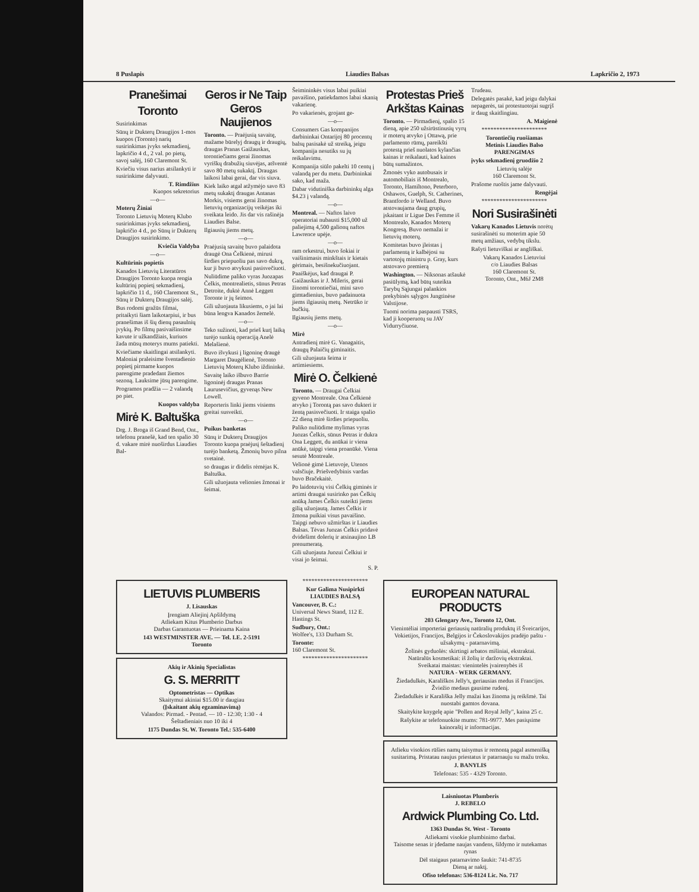8 Puslapis Liaudies Balsas Lapkričio 2, 1973
Pranešimai
Toronto
Susirinkimas
Sūnų ir Dukterų Draugijos 1-mos kuopos (Toronto) narių susirinkimas įvyks sekmadienį, lapkričio 4 d., 2 val. po pietų, savoj salėj, 160 Claremont St.
Kviečiu visus narius atsilankyti ir susirinkime dalyvauti.
T. Rimdžius
Kuopos sekretorius
—o—
Moterų Žiniai
Toronto Lietuvių Moterų Klubo susirinkimas įvyks sekmadienį, lapkričio 4 d., po Sūnų ir Dukterų Draugijos susirinkimo.
Kviečia Valdyba
—o—
Kultūrinis popietis
Kanados Lietuvių Literatūros Draugijos Toronto kuopa rengia kultūrinį popietį sekmadienį, lapkričio 11 d., 160 Claremont St., Sūnų ir Dukterų Draugijos salėj.
Bus rodomi gražūs filmai, pritaikyti šiam laikotarpiui, ir bus pranešimas iš šių dienų pasaulnių įvykių. Po filmų pasivaišinsime kavute ir užkandžiais, kuriuos žada mūsų moterys mums patiekti.
Kviečiame skaitlingai atsilankyti. Maloniai praleisime šventadienio popietį pirmame kuopos parengime pradedant žiemos sezoną. Lauksime jūsų parengime.
Programos pradžia — 2 valandą po piet.
Kuopos valdyba
Mirė K. Baltuška
Drg. J. Broga iš Grand Bend, Ont., telefonu pranešė, kad ten spalio 30 d. vakare mirė nuoširdus Liaudies Bal-
Geros ir Ne Taip Geros Naujienos
Toronto. — Praėjusią savaitę, mažame būrelyj draugų ir draugių, draugas Pranas Gaižauskas, torontiečiams gerai žinomas vyriškų drabužių siuvėjas, atšventė savo 80 metų sukaktį. Draugas laikosi labai gerai, dar vis siuva.
Kiek laiko atgal atžymėjo savo 83 metų sukaktį draugas Antanas Morkis, visiems gerai žinomas lietuvių organizacijų veikėjas iki sveikata leido. Jis dar vis rašinėja Liaudies Balse.
Ilgiausių jiems metų.
—o—
Praėjusią savaitę buvo palaidota draugė Ona Čelkienė, mirusi širdies priepuoliu pas savo dukrą, kur ji buvo atvykusi pasisvečiuoti.
Nuliūdime paliko vyras Juozapas Čelkis, montrealietis, sūnus Petras Detroite, duktė Annė Leggett Toronte ir jų šeimos.
Gili užuojauta likusiems, o jai lai būna lengva Kanados žemelė.
—o—
Teko sužinoti, kad prieš kurį laiką turėjo sunkią operaciją Anelė Melašienė.
Buvo išvykusi į ligoninę draugė Margaret Daugėlienė, Toronto Lietuvių Moterų Klubo iždininkė.
Savaitę laiko išbuvo Barrie ligoninėj draugas Pranas Laurusevičius, gyvenąs New Lowell.
Reporteris linki jiems visiems greitai susveikti.
—o—
Puikus banketas
Sūnų ir Dukterų Draugijos Toronto kuopa praėjusį šeštadienį turėjo banketą. Žmonių buvo pilna svetainė.
so draugas ir didelis rėmėjas K. Baltuška.
Gili užuojauta velionies žmonai ir šeimai.
Šeimininkės visus labai puikiai pavaišino, patiekdamos labai skanią vakarienę.
Po vakarienės, grojant ge-
—o—
Consumers Gas kompanijos darbininkai Ontarijoj 80 procentų balsų pasisakė už streiką, jeigu kompanija nesutiks su jų reikalavimu.
Kompanija siūlo pakelti 10 centų į valandą per du metu. Darbininkai sako, kad maža.
Dabar vidutiniška darbininkų alga $4.23 į valandą.
—o—
Montreal. — Naftos laivo operatoriai nubausti $15,000 už paliejimą 4,500 galionų naftos Lawrence upėje.
—o—
ram orkestrui, buvo šokiai ir vaišinimasis minkštais ir kietais gėrimais, besišnekučiuojant.
Paaiškėjus, kad draugai P. Gaižauskas ir J. Mileris, gerai žinomi torontiečiai, mini savo gimtadienius, buvo padainuota jiems ilgiausių metų. Netrūko ir bučkių.
Ilgiausių jiems metų.
—o—
Mirė
Antradienį mirė G. Vanagaitis, draugų Palaičių giminaitis.
Gili užuojauta šeima ir artimiesiems.
Mirė O. Čelkienė
Toronto. — Draugai Čelkiai gyveno Montreale. Ona Čelkienė atvyko į Torontą pas savo dukteri ir žentą pasisvečiuoti. Ir staiga spalio 22 dieną mirė širdies priepuoliu.
Paliko nuliūdime mylimas vyras Juozas Čelkis, sūnus Petras ir dukra Ona Leggett, du anūkai ir viena anūkė, taipgi viena proanūkė. Viena sesutė Montreale.
Velionė gimė Lietuvoje, Utenos valsčiuje. Priešvedybinis vardas buvo Bračekaitė.
Po laidotuvių visi Čelkių giminės ir artimi draugai susirinko pas Čelkių anūką James Čelkis suteikti jiems gilią užuojautą. James Čelkis ir žmona puikiai visus pavaišino. Taipgi nebuvo užmirštas ir Liaudies Balsas. Tėvas Juozas Čelkis pridavė dvidešimt dolerių ir atsinaujino LB prenumeratą.
Gili užuojauta Juozui Čelkiui ir visai jo šeimai.
S. P.
Protestas Prieš Arkštas Kainas
Toronto. — Pirmadienį, spalio 15 dieną, apie 250 užsirūstinusių vyrų ir moterų atvyko į Ottawą, prie parlamento rūmų, pareikšti protestą prieš nuolatos kylančias kainas ir reikalauti, kad kainos būtų sumažintos.
Žmonės vyko autobusais ir automobiliais iš Montrealo, Toronto, Hamiltono, Peterboro, Oshawos, Guelph, St. Catherines, Brantfordo ir Welland. Buvo atstovaujama daug grupių, įskaitant ir Ligue Des Femme iš Montrealo, Kanados Moterų Kongresą. Buvo nemažai ir lietuvių moterų.
Komitetas buvo įleistas į parlamentą ir kalbėjosi su vartotojų ministru p. Gray, kurs atstovavo premierą
Washington. — Niksonas atšaukė pasiūlymą, kad būtų suteikta Tarybų Sąjungai palankios prekybinės sąlygos Jungtinėse Valstijose.
Tuomi norima paspausti TSRS, kad ji kooperuotų su JAV Vidurryčiuose.
Trudeau.
Delegatės pasakė, kad jeigu dalykai nepagerės, tai protestuotojai sugrįš ir daug skaitlingiau.
A. Maigienė
**********************
Torontiečių ruošiamas
Metinis Liaudies Balso
PARENGIMAS
įvyks sekmadienį gruodžio 2
Lietuvių salėje
160 Claremont St.
Prašome ruoštis jame dalyvauti.
Rengėjai
**********************
Nori Susirašinėti
Vakarų Kanados Lietuvis norėtų susirašinėti su moterim apie 50 metų amžiaus, vedybų tikslu.
Rašyti lietuviškai ar angliškai.
Vakarų Kanados Lietuviui
c/o Liaudies Balsas
160 Claremont St.
Toronto, Ont., M6J 2M8
LIETUVIS PLUMBERIS
J. Lisauskas
Įrengiam Aliejinį Apšildymą
Atliekam Kitus Plumberio Darbus
Darbas Garantuotas — Prieinama Kaina
143 WESTMINSTER AVE. — Tel. LE. 2-5191
Toronto
Akių ir Akinių Specialistas
G. S. MERRITT
Optometristas — Optikas
Skaitymui akiniai $15.00 ir daugiau
(Įskaitant akių egzaminavimą)
Valandos: Pirmad. - Pentad. — 10 - 12:30; 1:30 - 4
Šeštadieniais nuo 10 iki 4
1175 Dundas St. W. Toronto Tel.: 535-6400
**********************
Kur Galima Nusipirkti
LIAUDIES BALSĄ
Vancouver, B. C.:
Universal News Stand, 112 E. Hastings St.
Sudbury, Ont.:
Wolfee's, 133 Durham St.
Toronte:
160 Claremont St.
**********************
EUROPEAN NATURAL PRODUCTS
203 Glengary Ave., Toronto 12, Ont.
Vienintėliai importeriai geriausių natūralių produktų iš Šveicarijos, Vokietijos, Francijos, Belgijos ir Čekoslovakijos pradėjo paštu - užsakymų - patarnavimą.
Žolinės gyduolės: skirtingi arbatos mišiniai, ekstraktai.
Natūralūs kosmetikai: iš žolių ir daržovių ekstraktai.
Sveikatai maistas: vienintelės įvairenybės iš
NATURA - WERK GERMANY.
Žiedadulkės, Karališkos Jelly's, geriausias medus iš Francijos. Žviežio medaus gausime rudenį.
Žiedadulkės ir Karališka Jelly mažai kas žinoma jų reikšmė. Tai nuostabi gamtos dovana.
Skaitykite knygelę apie "Pollen and Royal Jelly", kaina 25 c.
Rašykite ar telefonuokite mums: 781-9977. Mes pasiųsime kainoraštį ir informacijas.
Atlieku visokios rūšies namų taisymus ir remontą pagal asmenišką susitarimą. Pristatau naujus priestatus ir patarnauju su mažu troku.
J. BANYLIS
Telefonas: 535 - 4329 Toronto.
Laisniuotas Plumberis
J. REBELO
Ardwick Plumbing Co. Ltd.
1363 Dundas St. West - Toronto
Atliekami visokie plumbinimo darbai.
Taisome senas ir įdedame naujas vandens, šildymo ir nutekamas rynas
Dėl staigaus patarnavimo šaukit: 741-8735
Dieną ar naktį.
Ofiso telefonas: 536-8124 Lic. No. 717